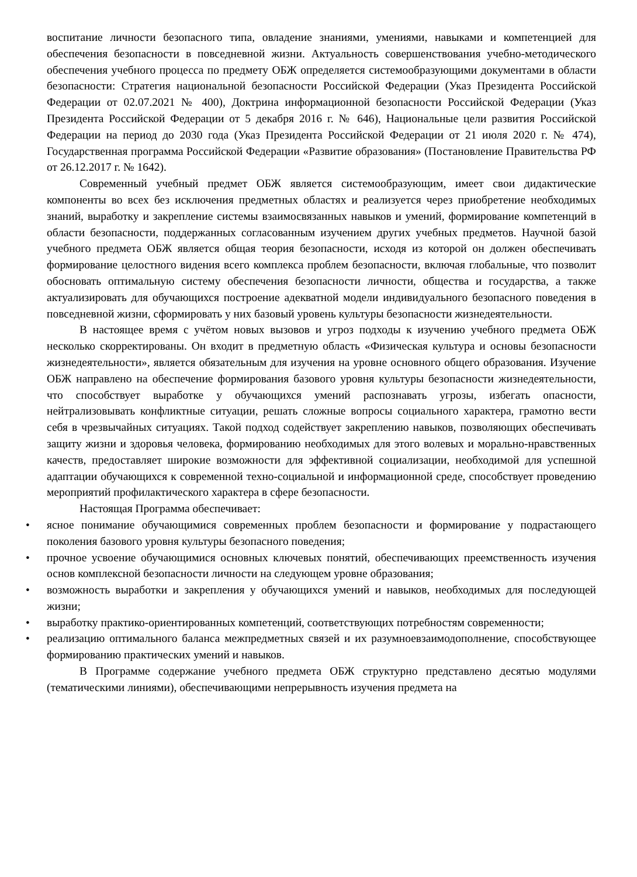воспитание личности безопасного типа, овладение знаниями, умениями, навыками и компетенцией для обеспечения безопасности в повседневной жизни. Актуальность совершенствования учебно-методического обеспечения учебного процесса по предмету ОБЖ определяется системообразующими документами в области безопасности: Стратегия национальной безопасности Российской Федерации (Указ Президента Российской Федерации от 02.07.2021 № 400), Доктрина информационной безопасности Российской Федерации (Указ Президента Российской Федерации от 5 декабря 2016 г. № 646), Национальные цели развития Российской Федерации на период до 2030 года (Указ Президента Российской Федерации от 21 июля 2020 г. № 474), Государственная программа Российской Федерации «Развитие образования» (Постановление Правительства РФ от 26.12.2017 г. № 1642).
Современный учебный предмет ОБЖ является системообразующим, имеет свои дидактические компоненты во всех без исключения предметных областях и реализуется через приобретение необходимых знаний, выработку и закрепление системы взаимосвязанных навыков и умений, формирование компетенций в области безопасности, поддержанных согласованным изучением других учебных предметов. Научной базой учебного предмета ОБЖ является общая теория безопасности, исходя из которой он должен обеспечивать формирование целостного видения всего комплекса проблем безопасности, включая глобальные, что позволит обосновать оптимальную систему обеспечения безопасности личности, общества и государства, а также актуализировать для обучающихся построение адекватной модели индивидуального безопасного поведения в повседневной жизни, сформировать у них базовый уровень культуры безопасности жизнедеятельности.
В настоящее время с учётом новых вызовов и угроз подходы к изучению учебного предмета ОБЖ несколько скорректированы. Он входит в предметную область «Физическая культура и основы безопасности жизнедеятельности», является обязательным для изучения на уровне основного общего образования. Изучение ОБЖ направлено на обеспечение формирования базового уровня культуры безопасности жизнедеятельности, что способствует выработке у обучающихся умений распознавать угрозы, избегать опасности, нейтрализовывать конфликтные ситуации, решать сложные вопросы социального характера, грамотно вести себя в чрезвычайных ситуациях. Такой подход содействует закреплению навыков, позволяющих обеспечивать защиту жизни и здоровья человека, формированию необходимых для этого волевых и морально-нравственных качеств, предоставляет широкие возможности для эффективной социализации, необходимой для успешной адаптации обучающихся к современной техно-социальной и информационной среде, способствует проведению мероприятий профилактического характера в сфере безопасности.
Настоящая Программа обеспечивает:
• ясное понимание обучающимися современных проблем безопасности и формирование у подрастающего поколения базового уровня культуры безопасного поведения;
• прочное усвоение обучающимися основных ключевых понятий, обеспечивающих преемственность изучения основ комплексной безопасности личности на следующем уровне образования;
• возможность выработки и закрепления у обучающихся умений и навыков, необходимых для последующей жизни;
• выработку практико-ориентированных компетенций, соответствующих потребностям современности;
• реализацию оптимального баланса межпредметных связей и их разумноевзаимодополнение, способствующее формированию практических умений и навыков.
В Программе содержание учебного предмета ОБЖ структурно представлено десятью модулями (тематическими линиями), обеспечивающими непрерывность изучения предмета на